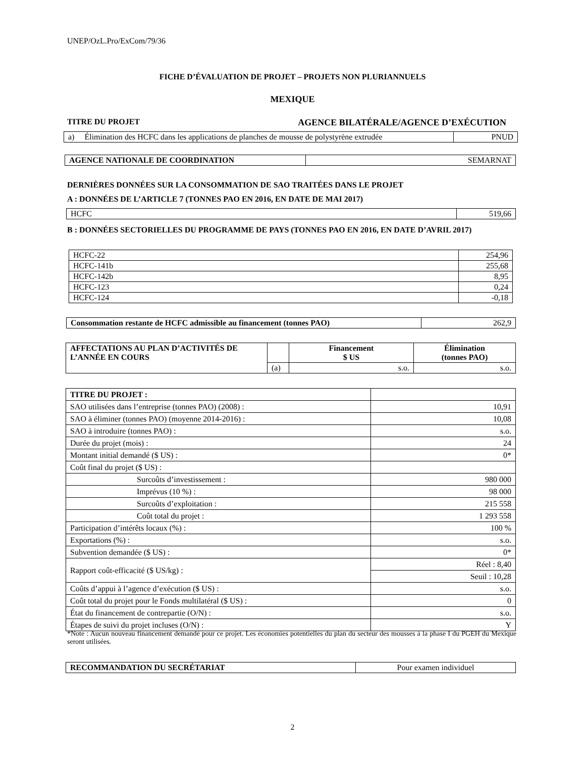UNEP/OzL.Pro/ExCom/79/36
FICHE D’ÉVALUATION DE PROJET – PROJETS NON PLURIANNUELS
MEXIQUE
TITRE DU PROJET AGENCE BILATÉRALE/AGENCE D’EXÉCUTION
| a) Élimination des HCFC dans les applications de planches de mousse de polystyrène extrudée | PNUD |
| AGENCE NATIONALE DE COORDINATION | SEMARNAT |
DERNIÈRES DONNÉES SUR LA CONSOMMATION DE SAO TRAITÉES DANS LE PROJET
A : DONNÉES DE L’ARTICLE 7 (TONNES PAO EN 2016, EN DATE DE MAI 2017)
| HCFC | 519,66 |
B : DONNÉES SECTORIELLES DU PROGRAMME DE PAYS (TONNES PAO EN 2016, EN DATE D’AVRIL 2017)
| HCFC-22 | 254,96 |
| HCFC-141b | 255,68 |
| HCFC-142b | 8,95 |
| HCFC-123 | 0,24 |
| HCFC-124 | -0,18 |
| Consommation restante de HCFC admissible au financement (tonnes PAO) | 262,9 |
| AFFECTATIONS AU PLAN D’ACTIVITÉS DE L’ANNÉE EN COURS | | Financement $ US | Élimination (tonnes PAO) |
| | (a) | s.o. | s.o. |
| TITRE DU PROJET : | |
| SAO utilisées dans l’entreprise (tonnes PAO) (2008) : | 10,91 |
| SAO à éliminer (tonnes PAO) (moyenne 2014-2016) : | 10,08 |
| SAO à introduire (tonnes PAO) : | s.o. |
| Durée du projet (mois) : | 24 |
| Montant initial demandé ($ US) : | 0* |
| Coût final du projet ($ US) : | |
| Surcoûts d’investissement : | 980 000 |
| Imprévus (10 %) : | 98 000 |
| Surcoûts d’exploitation : | 215 558 |
| Coût total du projet : | 1 293 558 |
| Participation d’intérêts locaux (%) : | 100 % |
| Exportations (%) : | s.o. |
| Subvention demandée ($ US) : | 0* |
| Rapport coût-efficacité ($ US/kg) : | Réel : 8,40 |
| | Seuil : 10,28 |
| Coûts d’appui à l’agence d’exécution ($ US) : | s.o. |
| Coût total du projet pour le Fonds multilatéral ($ US) : | 0 |
| État du financement de contrepartie (O/N) : | s.o. |
| Étapes de suivi du projet incluses (O/N) : | Y |
*Note : Aucun nouveau financement demandé pour ce projet. Les économies potentielles du plan du secteur des mousses à la phase I du PGEH du Mexique seront utilisées.
| RECOMMANDATION DU SECRÉTARIAT | Pour examen individuel |
2